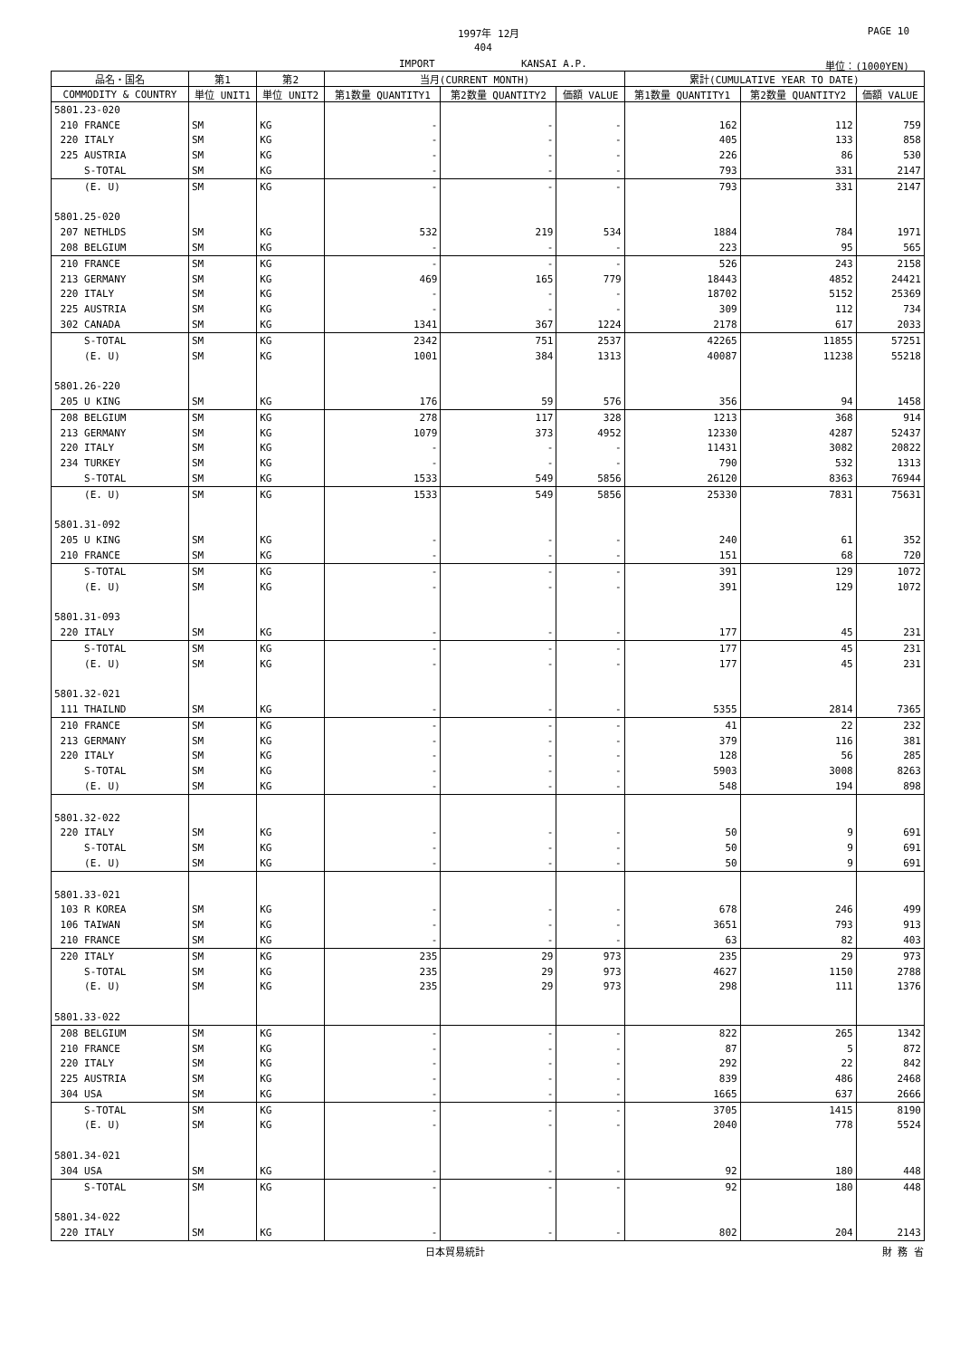1997年 12月 PAGE 10
404
IMPORT KANSAI A.P. 単位：(1000YEN)
| 品名・国名 | 第1 | 第2 | 当月(CURRENT MONTH) | | | 累計(CUMULATIVE YEAR TO DATE) | | |
| --- | --- | --- | --- | --- | --- | --- | --- | --- |
| COMMODITY & COUNTRY | 単位 UNIT1 | 単位 UNIT2 | 第1数量 QUANTITY1 | 第2数量 QUANTITY2 | 価額 VALUE | 第1数量 QUANTITY1 | 第2数量 QUANTITY2 | 価額 VALUE |
| 5801.23-020 | | | | | | | | |
| 210 FRANCE | SM | KG | - | - | - | 162 | 112 | 759 |
| 220 ITALY | SM | KG | - | - | - | 405 | 133 | 858 |
| 225 AUSTRIA | SM | KG | - | - | - | 226 | 86 | 530 |
| S-TOTAL | SM | KG | - | - | - | 793 | 331 | 2147 |
| (E. U) | SM | KG | - | - | - | 793 | 331 | 2147 |
| 5801.25-020 | | | | | | | | |
| 207 NETHLDS | SM | KG | 532 | 219 | 534 | 1884 | 784 | 1971 |
| 208 BELGIUM | SM | KG | - | - | - | 223 | 95 | 565 |
| 210 FRANCE | SM | KG | - | - | - | 526 | 243 | 2158 |
| 213 GERMANY | SM | KG | 469 | 165 | 779 | 18443 | 4852 | 24421 |
| 220 ITALY | SM | KG | - | - | - | 18702 | 5152 | 25369 |
| 225 AUSTRIA | SM | KG | - | - | - | 309 | 112 | 734 |
| 302 CANADA | SM | KG | 1341 | 367 | 1224 | 2178 | 617 | 2033 |
| S-TOTAL | SM | KG | 2342 | 751 | 2537 | 42265 | 11855 | 57251 |
| (E. U) | SM | KG | 1001 | 384 | 1313 | 40087 | 11238 | 55218 |
| 5801.26-220 | | | | | | | | |
| 205 U KING | SM | KG | 176 | 59 | 576 | 356 | 94 | 1458 |
| 208 BELGIUM | SM | KG | 278 | 117 | 328 | 1213 | 368 | 914 |
| 213 GERMANY | SM | KG | 1079 | 373 | 4952 | 12330 | 4287 | 52437 |
| 220 ITALY | SM | KG | - | - | - | 11431 | 3082 | 20822 |
| 234 TURKEY | SM | KG | - | - | - | 790 | 532 | 1313 |
| S-TOTAL | SM | KG | 1533 | 549 | 5856 | 26120 | 8363 | 76944 |
| (E. U) | SM | KG | 1533 | 549 | 5856 | 25330 | 7831 | 75631 |
| 5801.31-092 | | | | | | | | |
| 205 U KING | SM | KG | - | - | - | 240 | 61 | 352 |
| 210 FRANCE | SM | KG | - | - | - | 151 | 68 | 720 |
| S-TOTAL | SM | KG | - | - | - | 391 | 129 | 1072 |
| (E. U) | SM | KG | - | - | - | 391 | 129 | 1072 |
| 5801.31-093 | | | | | | | | |
| 220 ITALY | SM | KG | - | - | - | 177 | 45 | 231 |
| S-TOTAL | SM | KG | - | - | - | 177 | 45 | 231 |
| (E. U) | SM | KG | - | - | - | 177 | 45 | 231 |
| 5801.32-021 | | | | | | | | |
| 111 THAILND | SM | KG | - | - | - | 5355 | 2814 | 7365 |
| 210 FRANCE | SM | KG | - | - | - | 41 | 22 | 232 |
| 213 GERMANY | SM | KG | - | - | - | 379 | 116 | 381 |
| 220 ITALY | SM | KG | - | - | - | 128 | 56 | 285 |
| S-TOTAL | SM | KG | - | - | - | 5903 | 3008 | 8263 |
| (E. U) | SM | KG | - | - | - | 548 | 194 | 898 |
| 5801.32-022 | | | | | | | | |
| 220 ITALY | SM | KG | - | - | - | 50 | 9 | 691 |
| S-TOTAL | SM | KG | - | - | - | 50 | 9 | 691 |
| (E. U) | SM | KG | - | - | - | 50 | 9 | 691 |
| 5801.33-021 | | | | | | | | |
| 103 R KOREA | SM | KG | - | - | - | 678 | 246 | 499 |
| 106 TAIWAN | SM | KG | - | - | - | 3651 | 793 | 913 |
| 210 FRANCE | SM | KG | - | - | - | 63 | 82 | 403 |
| 220 ITALY | SM | KG | 235 | 29 | 973 | 235 | 29 | 973 |
| S-TOTAL | SM | KG | 235 | 29 | 973 | 4627 | 1150 | 2788 |
| (E. U) | SM | KG | 235 | 29 | 973 | 298 | 111 | 1376 |
| 5801.33-022 | | | | | | | | |
| 208 BELGIUM | SM | KG | - | - | - | 822 | 265 | 1342 |
| 210 FRANCE | SM | KG | - | - | - | 87 | 5 | 872 |
| 220 ITALY | SM | KG | - | - | - | 292 | 22 | 842 |
| 225 AUSTRIA | SM | KG | - | - | - | 839 | 486 | 2468 |
| 304 USA | SM | KG | - | - | - | 1665 | 637 | 2666 |
| S-TOTAL | SM | KG | - | - | - | 3705 | 1415 | 8190 |
| (E. U) | SM | KG | - | - | - | 2040 | 778 | 5524 |
| 5801.34-021 | | | | | | | | |
| 304 USA | SM | KG | - | - | - | 92 | 180 | 448 |
| S-TOTAL | SM | KG | - | - | - | 92 | 180 | 448 |
| 5801.34-022 | | | | | | | | |
| 220 ITALY | SM | KG | - | - | - | 802 | 204 | 2143 |
日本貿易統計 財 務 省